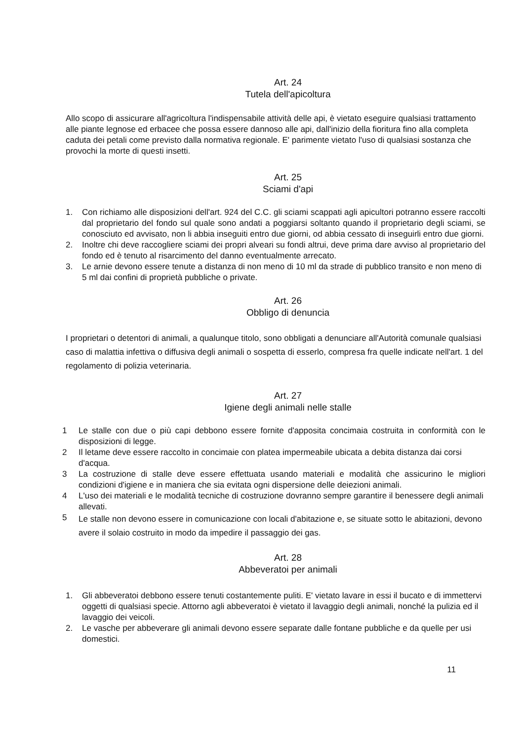Art. 24
Tutela dell'apicoltura
Allo scopo di assicurare all'agricoltura l'indispensabile attività delle api, è vietato eseguire qualsiasi trattamento alle piante legnose ed erbacee che possa essere dannoso alle api, dall'inizio della fioritura fino alla completa caduta dei petali come previsto dalla normativa regionale. E' parimente vietato l'uso di qualsiasi sostanza che provochi la morte di questi insetti.
Art. 25
Sciami d'api
1. Con richiamo alle disposizioni dell'art. 924 del C.C. gli sciami scappati agli apicultori potranno essere raccolti dal proprietario del fondo sul quale sono andati a poggiarsi soltanto quando il proprietario degli sciami, se conosciuto ed avvisato, non li abbia inseguiti entro due giorni, od abbia cessato di inseguirli entro due giorni.
2. Inoltre chi deve raccogliere sciami dei propri alveari su fondi altrui, deve prima dare avviso al proprietario del fondo ed è tenuto al risarcimento del danno eventualmente arrecato.
3. Le arnie devono essere tenute a distanza di non meno di 10 ml da strade di pubblico transito e non meno di 5 ml dai confini di proprietà pubbliche o private.
Art. 26
Obbligo di denuncia
I proprietari o detentori di animali, a qualunque titolo, sono obbligati a denunciare all'Autorità comunale qualsiasi caso di malattia infettiva o diffusiva degli animali o sospetta di esserlo, compresa fra quelle indicate nell'art. 1 del regolamento di polizia veterinaria.
Art. 27
Igiene degli animali nelle stalle
1 Le stalle con due o più capi debbono essere fornite d'apposita concimaia costruita in conformità con le disposizioni di legge.
2 Il letame deve essere raccolto in concimaie con platea impermeabile ubicata a debita distanza dai corsi d'acqua.
3 La costruzione di stalle deve essere effettuata usando materiali e modalità che assicurino le migliori condizioni d'igiene e in maniera che sia evitata ogni dispersione delle deiezioni animali.
4 L'uso dei materiali e le modalità tecniche di costruzione dovranno sempre garantire il benessere degli animali allevati.
5 Le stalle non devono essere in comunicazione con locali d'abitazione e, se situate sotto le abitazioni, devono avere il solaio costruito in modo da impedire il passaggio dei gas.
Art. 28
Abbeveratoi per animali
1. Gli abbeveratoi debbono essere tenuti costantemente puliti. E' vietato lavare in essi il bucato e di immettervi oggetti di qualsiasi specie. Attorno agli abbeveratoi è vietato il lavaggio degli animali, nonché la pulizia ed il lavaggio dei veicoli.
2. Le vasche per abbeverare gli animali devono essere separate dalle fontane pubbliche e da quelle per usi domestici.
11